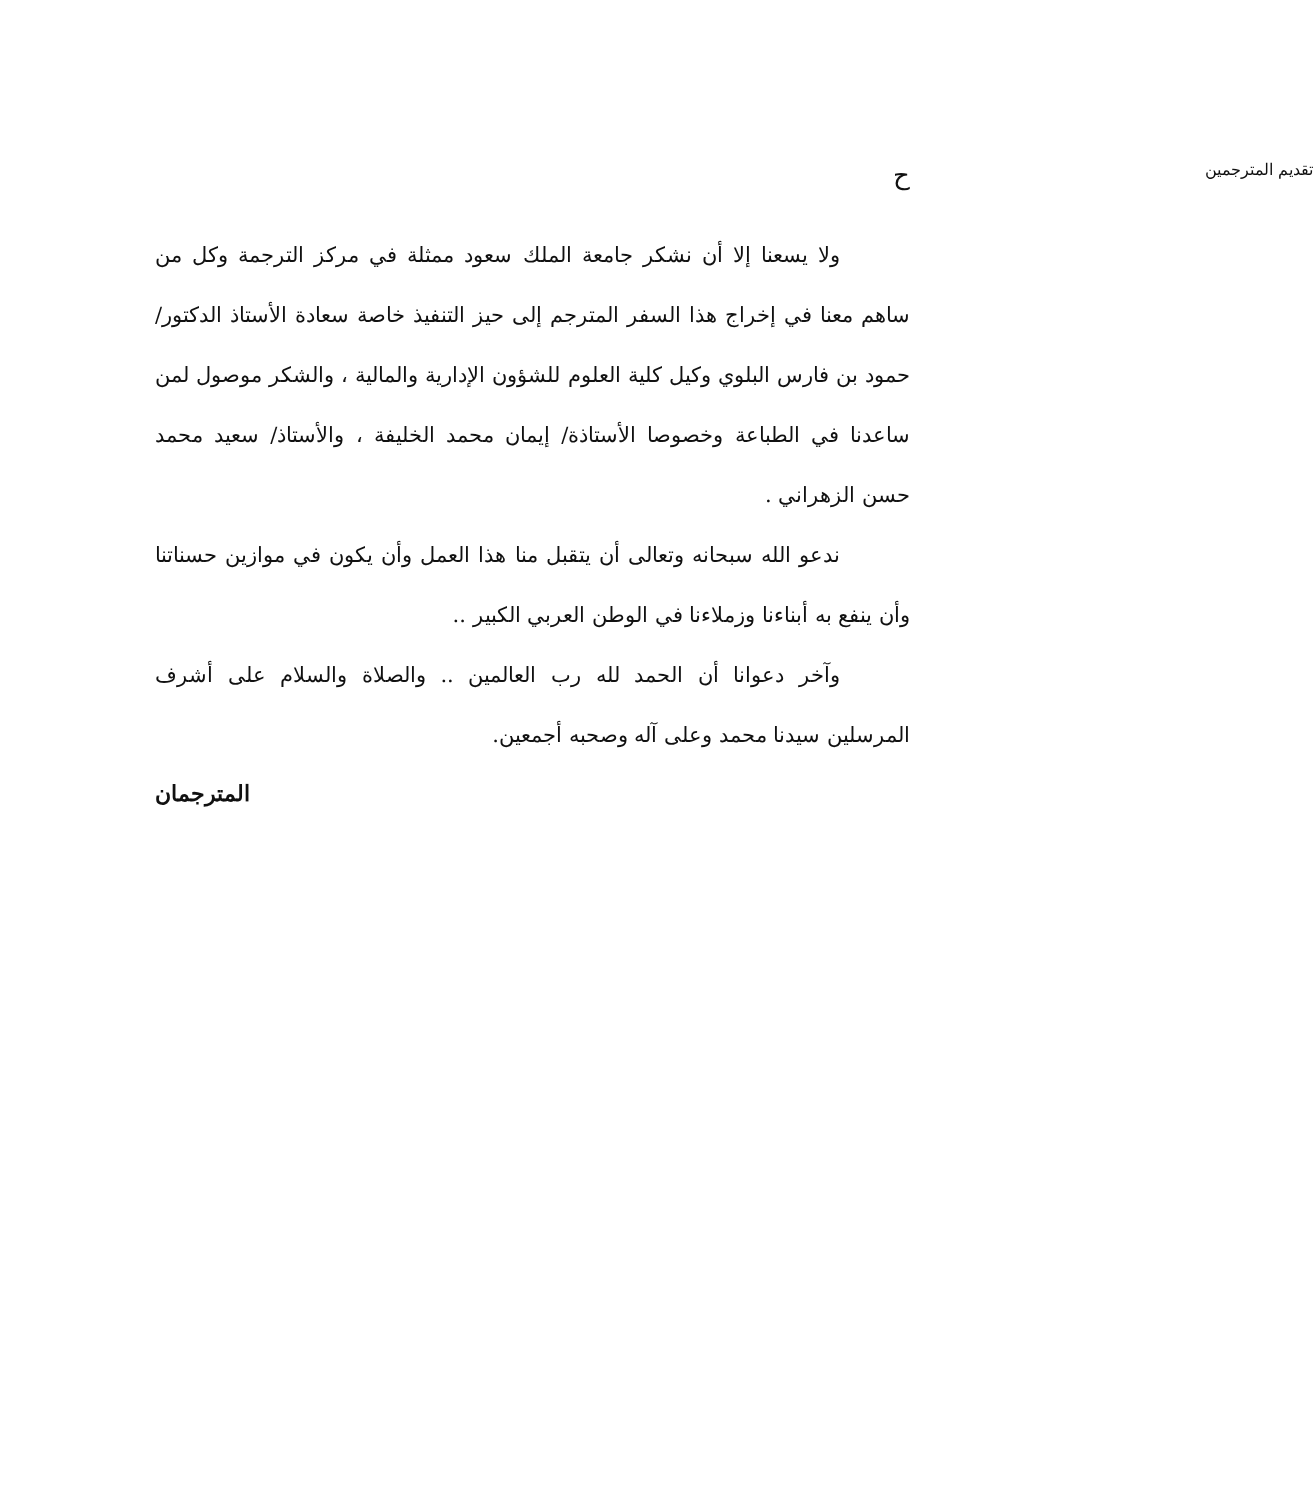حتقديم المترجمين
ولا يسعنا إلا أن نشكر جامعة الملك سعود ممثلة في مركز الترجمة وكل من ساهم معنا في إخراج هذا السفر المترجم إلى حيز التنفيذ خاصة سعادة الأستاذ الدكتور/ حمود بن فارس البلوي وكيل كلية العلوم للشؤون الإدارية والمالية ، والشكر موصول لمن ساعدنا في الطباعة وخصوصا الأستاذة/ إيمان محمد الخليفة ، والأستاذ/ سعيد محمد حسن الزهراني .
ندعو الله سبحانه وتعالى أن يتقبل منا هذا العمل وأن يكون في موازين حسناتنا وأن ينفع به أبناءنا وزملاءنا في الوطن العربي الكبير ..
وآخر دعوانا أن الحمد لله رب العالمين .. والصلاة والسلام على أشرف المرسلين سيدنا محمد وعلى آله وصحبه أجمعين.
المترجمان